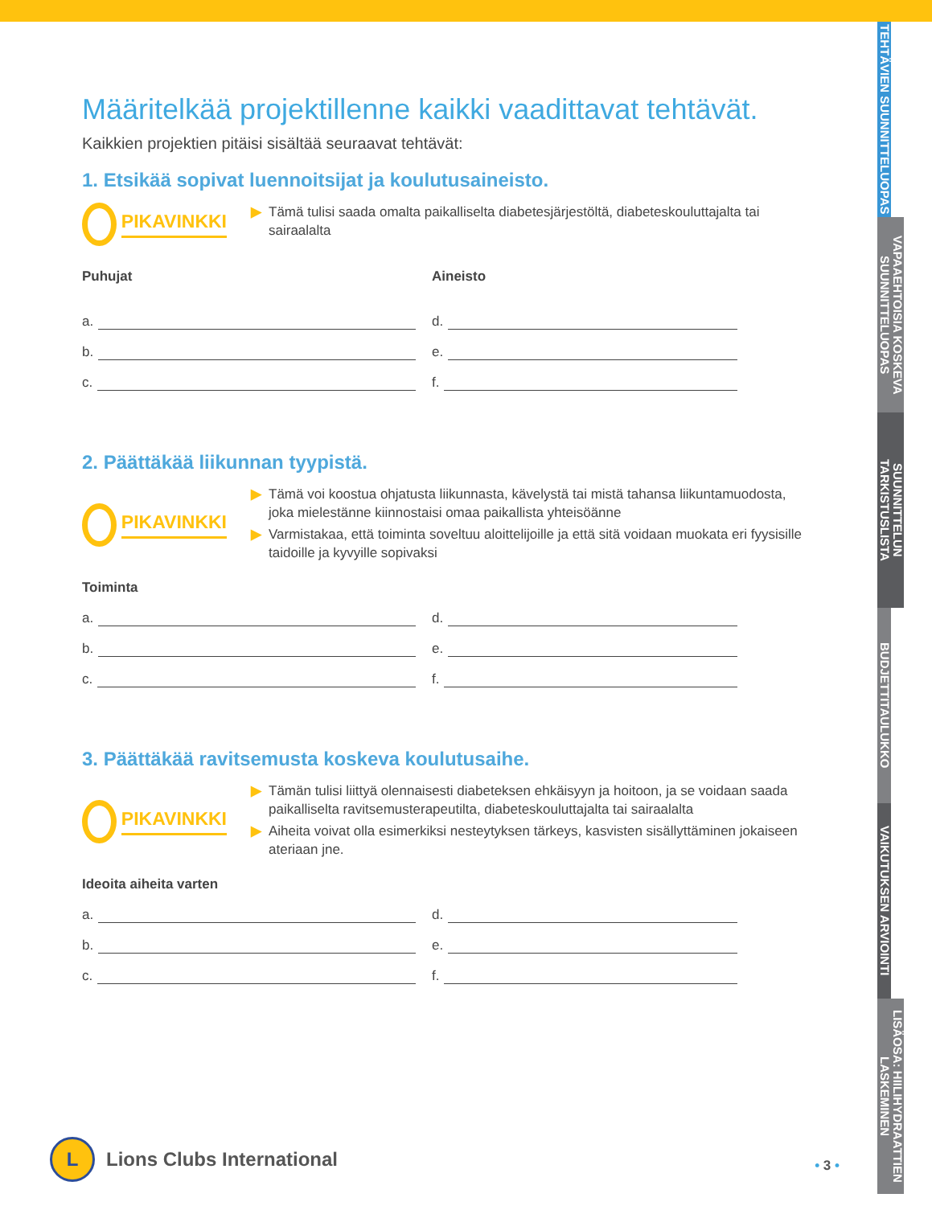TEHTÄVIEN SUUNNITTELUOPAS
VAPAAEHTOISIA KOSKEVA SUUNNITTELUOPAS
SUUNNITTELUN TARKISTUSLISTA
BUDJETTITAULUKKO
VAIKUTUKSEN ARVIOINTI
LISÄOSA: HIILIHYDRAATTIEN LASKEMINEN
Määritelkää projektillenne kaikki vaadittavat tehtävät.
Kaikkien projektien pitäisi sisältää seuraavat tehtävät:
1. Etsikää sopivat luennoitsijat ja koulutusaineisto.
PIKAVINKKI
▶ Tämä tulisi saada omalta paikalliselta diabetesjärjestöltä, diabeteskouluttajalta tai sairaalalta
Puhujat
Aineisto
a.
d.
b.
e.
c.
f.
2. Päättäkää liikunnan tyypistä.
PIKAVINKKI
▶ Tämä voi koostua ohjatusta liikunnasta, kävelystä tai mistä tahansa liikuntamuodosta, joka mielestänne kiinnostaisi omaa paikallista yhteisöänne
▶ Varmistakaa, että toiminta soveltuu aloittelijoille ja että sitä voidaan muokata eri fyysisille taidoille ja kyvyille sopivaksi
Toiminta
a.
d.
b.
e.
c.
f.
3. Päättäkää ravitsemusta koskeva koulutusaihe.
PIKAVINKKI
▶ Tämän tulisi liittyä olennaisesti diabeteksen ehkäisyyn ja hoitoon, ja se voidaan saada paikalliselta ravitsemusterapeutilta, diabeteskouluttajalta tai sairaalalta
▶ Aiheita voivat olla esimerkiksi nesteytyksen tärkeys, kasvisten sisällyttäminen jokaiseen ateriaan jne.
Ideoita aiheita varten
a.
d.
b.
e.
c.
f.
L
Lions Clubs International
• 3 •